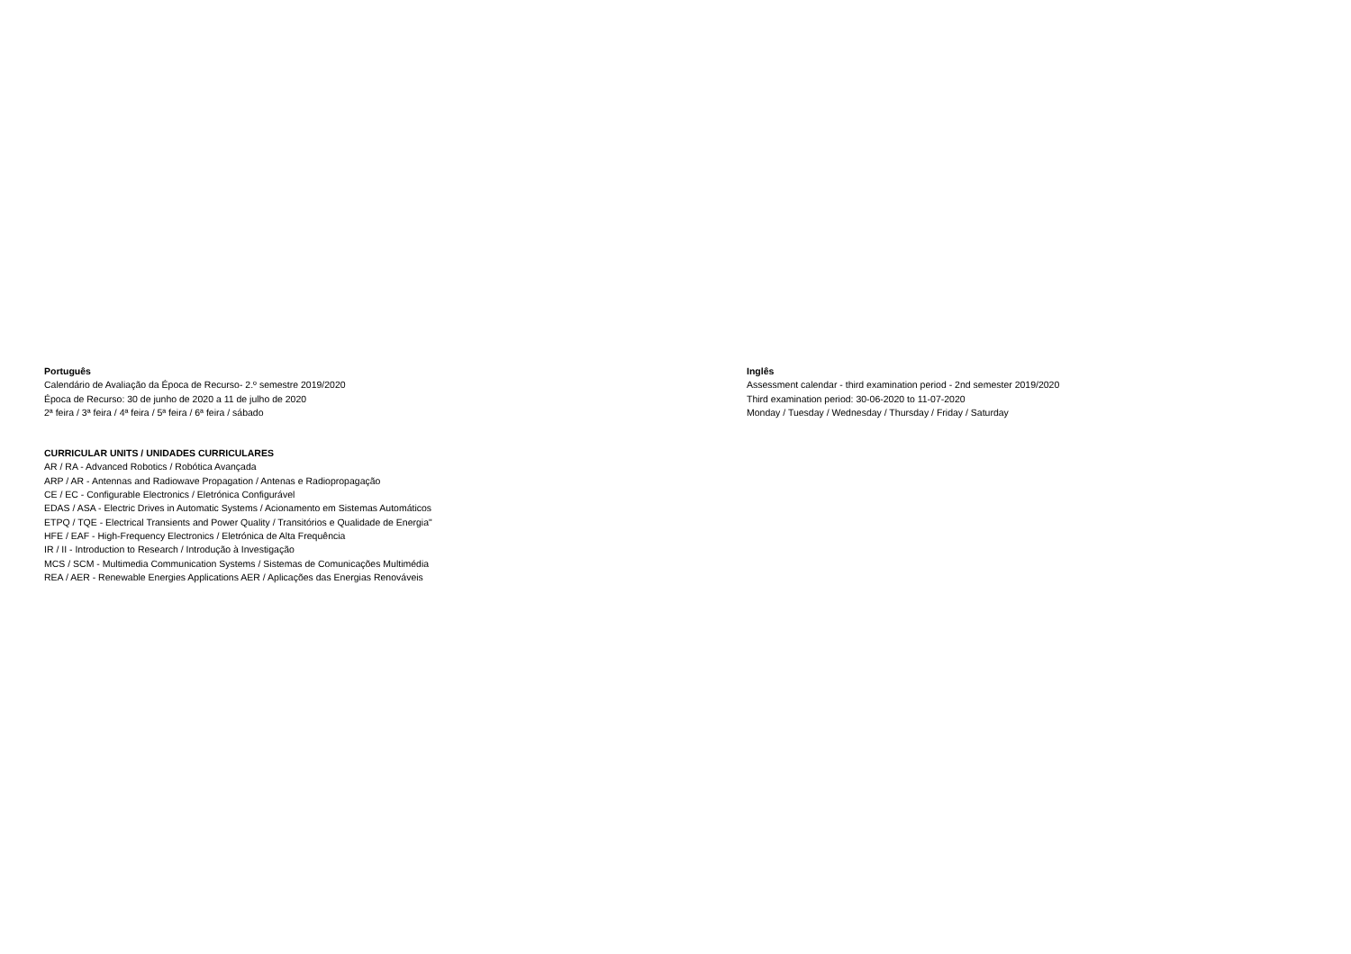Português
Calendário de Avaliação da Época de Recurso- 2.º semestre 2019/2020
Época de Recurso: 30 de junho de 2020 a 11 de julho de 2020
2ª feira / 3ª feira / 4ª feira / 5ª feira / 6ª feira / sábado
Inglês
Assessment calendar - third examination period - 2nd semester 2019/2020
Third examination period: 30-06-2020 to 11-07-2020
Monday / Tuesday / Wednesday / Thursday / Friday / Saturday
CURRICULAR UNITS / UNIDADES CURRICULARES
AR / RA - Advanced Robotics / Robótica Avançada
ARP / AR - Antennas and Radiowave Propagation / Antenas e Radiopropagação
CE / EC - Configurable Electronics / Eletrónica Configurável
EDAS / ASA - Electric Drives in Automatic Systems / Acionamento em Sistemas Automáticos
ETPQ / TQE - Electrical Transients and Power Quality / Transitórios e Qualidade de Energia"
HFE / EAF - High-Frequency Electronics / Eletrónica de Alta Frequência
IR / II - Introduction to Research / Introdução à Investigação
MCS / SCM - Multimedia Communication Systems / Sistemas de Comunicações Multimédia
REA / AER - Renewable Energies Applications AER / Aplicações das Energias Renováveis